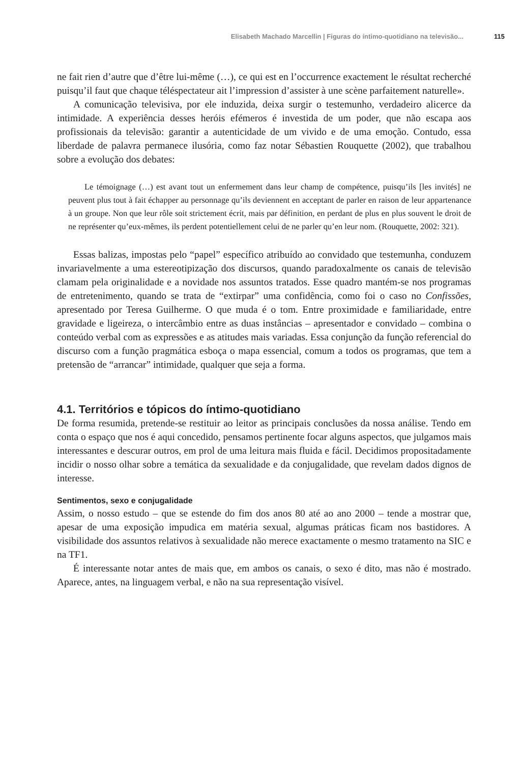Elisabeth Machado Marcellin | Figuras do íntimo-quotidiano na televisão... 115
ne fait rien d’autre que d’être lui-même (…), ce qui est en l’occurrence exactement le résultat recherché puisqu’il faut que chaque téléspectateur ait l’impression d’assister à une scène parfaitement naturelle».
A comunicação televisiva, por ele induzida, deixa surgir o testemunho, verdadeiro alicerce da intimidade. A experiência desses heróis efémeros é investida de um poder, que não escapa aos profissionais da televisão: garantir a autenticidade de um vivido e de uma emoção. Contudo, essa liberdade de palavra permanece ilusória, como faz notar Sébastien Rouquette (2002), que trabalhou sobre a evolução dos debates:
Le témoignage (…) est avant tout un enfermement dans leur champ de compétence, puisqu’ils [les invités] ne peuvent plus tout à fait échapper au personnage qu’ils deviennent en acceptant de parler en raison de leur appartenance à un groupe. Non que leur rôle soit strictement écrit, mais par définition, en perdant de plus en plus souvent le droit de ne représenter qu’eux-mêmes, ils perdent potentiellement celui de ne parler qu’en leur nom. (Rouquette, 2002: 321).
Essas balizas, impostas pelo “papel” específico atribuído ao convidado que testemunha, conduzem invariavelmente a uma estereotipização dos discursos, quando paradoxalmente os canais de televisão clamam pela originalidade e a novidade nos assuntos tratados. Esse quadro mantém-se nos programas de entretenimento, quando se trata de “extirpar” uma confidência, como foi o caso no Confissões, apresentado por Teresa Guilherme. O que muda é o tom. Entre proximidade e familiaridade, entre gravidade e ligeireza, o intercâmbio entre as duas instâncias – apresentador e convidado – combina o conteúdo verbal com as expressões e as atitudes mais variadas. Essa conjunção da função referencial do discurso com a função pragmática esboça o mapa essencial, comum a todos os programas, que tem a pretensão de “arrancar” intimidade, qualquer que seja a forma.
4.1. Territórios e tópicos do íntimo-quotidiano
De forma resumida, pretende-se restituir ao leitor as principais conclusões da nossa análise. Tendo em conta o espaço que nos é aqui concedido, pensamos pertinente focar alguns aspectos, que julgamos mais interessantes e descurar outros, em prol de uma leitura mais fluida e fácil. Decidimos propositadamente incidir o nosso olhar sobre a temática da sexualidade e da conjugalidade, que revelam dados dignos de interesse.
Sentimentos, sexo e conjugalidade
Assim, o nosso estudo – que se estende do fim dos anos 80 até ao ano 2000 – tende a mostrar que, apesar de uma exposição impudica em matéria sexual, algumas práticas ficam nos bastidores. A visibilidade dos assuntos relativos à sexualidade não merece exactamente o mesmo tratamento na SIC e na TF1.
É interessante notar antes de mais que, em ambos os canais, o sexo é dito, mas não é mostrado. Aparece, antes, na linguagem verbal, e não na sua representação visível.